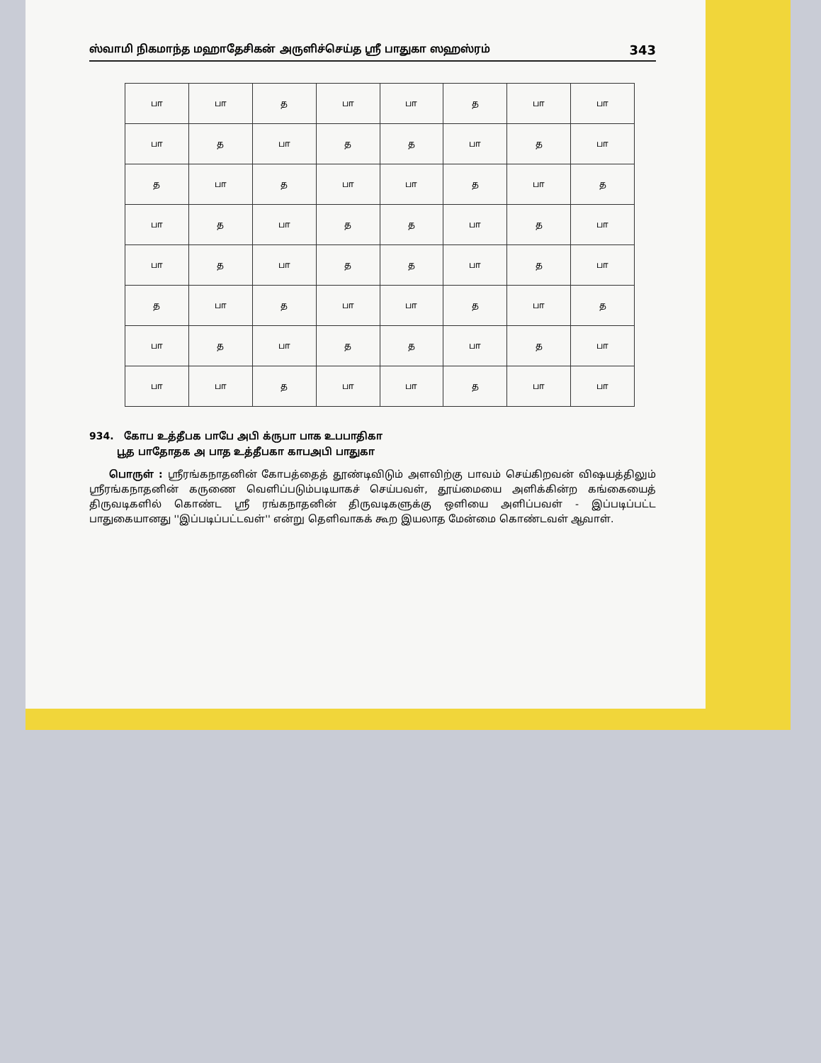ஸ்வாமி நிகமாந்த மஹாதேசிகன் அருளிச்செய்த ஸ்ரீ பாதுகா ஸஹஸ்ரம் 343
| பா | பா | த | பா | பா | த | பா | பா |
| பா | த | பா | த | த | பா | த | பா |
| த | பா | த | பா | பா | த | பா | த |
| பா | த | பா | த | த | பா | த | பா |
| பா | த | பா | த | த | பா | த | பா |
| த | பா | த | பா | பா | த | பா | த |
| பா | த | பா | த | த | பா | த | பா |
| பா | பா | த | பா | பா | த | பா | பா |
934. கோப உத்தீபக பாபே அபி க்ருபா பாக உபபாதிகா
பூத பாதோதக அ பாத உத்தீபகா காபஅபி பாதுகா
பொருள் : ஸ்ரீரங்கநாதனின் கோபத்தைத் தூண்டிவிடும் அளவிற்கு பாவம் செய்கிறவன் விஷயத்திலும் ஸ்ரீரங்கநாதனின் கருணை வெளிப்படும்படியாகச் செய்பவள், தூய்மையை அளிக்கின்ற கங்கையைத் திருவடிகளில் கொண்ட ஸ்ரீ ரங்கநாதனின் திருவடிகளுக்கு ஒளியை அளிப்பவள் - இப்படிப்பட்ட பாதுகையானது ''இப்படிப்பட்டவள்'' என்று தெளிவாகக் கூற இயலாத மேன்மை கொண்டவள் ஆவாள்.